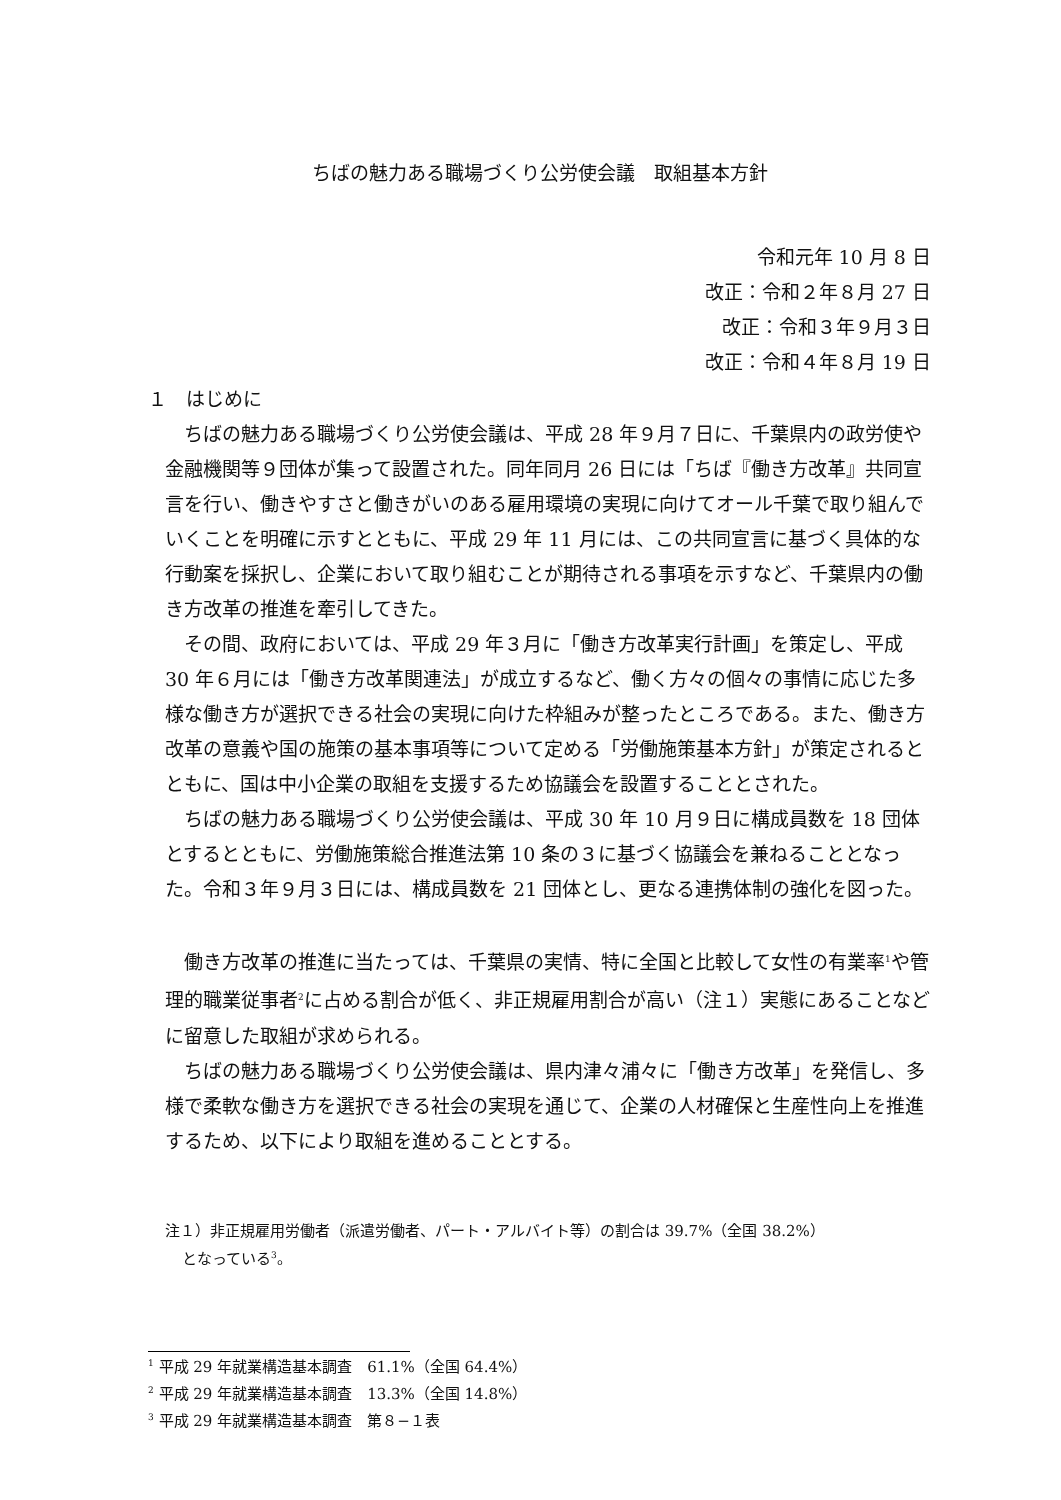ちばの魅力ある職場づくり公労使会議　取組基本方針
令和元年 10 月 8 日
改正：令和２年８月 27 日
改正：令和３年９月３日
改正：令和４年８月 19 日
１　はじめに
ちばの魅力ある職場づくり公労使会議は、平成 28 年９月７日に、千葉県内の政労使や金融機関等９団体が集って設置された。同年同月 26 日には「ちば『働き方改革』共同宣言を行い、働きやすさと働きがいのある雇用環境の実現に向けてオール千葉で取り組んでいくことを明確に示すとともに、平成 29 年 11 月には、この共同宣言に基づく具体的な行動案を採択し、企業において取り組むことが期待される事項を示すなど、千葉県内の働き方改革の推進を牽引してきた。
その間、政府においては、平成 29 年３月に「働き方改革実行計画」を策定し、平成 30 年６月には「働き方改革関連法」が成立するなど、働く方々の個々の事情に応じた多様な働き方が選択できる社会の実現に向けた枠組みが整ったところである。また、働き方改革の意義や国の施策の基本事項等について定める「労働施策基本方針」が策定されるとともに、国は中小企業の取組を支援するため協議会を設置することとされた。
ちばの魅力ある職場づくり公労使会議は、平成 30 年 10 月９日に構成員数を 18 団体とするとともに、労働施策総合推進法第 10 条の３に基づく協議会を兼ねることとなった。令和３年９月３日には、構成員数を 21 団体とし、更なる連携体制の強化を図った。
働き方改革の推進に当たっては、千葉県の実情、特に全国と比較して女性の有業率<sup>1</sup>や管理的職業従事者<sup>2</sup>に占める割合が低く、非正規雇用割合が高い（注１）実態にあることなどに留意した取組が求められる。
ちばの魅力ある職場づくり公労使会議は、県内津々浦々に「働き方改革」を発信し、多様で柔軟な働き方を選択できる社会の実現を通じて、企業の人材確保と生産性向上を推進するため、以下により取組を進めることとする。
注１）非正規雇用労働者（派遣労働者、パート・アルバイト等）の割合は 39.7%（全国 38.2%）
となっている<sup>3</sup>。
<sup>1</sup> 平成 29 年就業構造基本調査　61.1%（全国 64.4%）
<sup>2</sup> 平成 29 年就業構造基本調査　13.3%（全国 14.8%）
<sup>3</sup> 平成 29 年就業構造基本調査　第８−１表